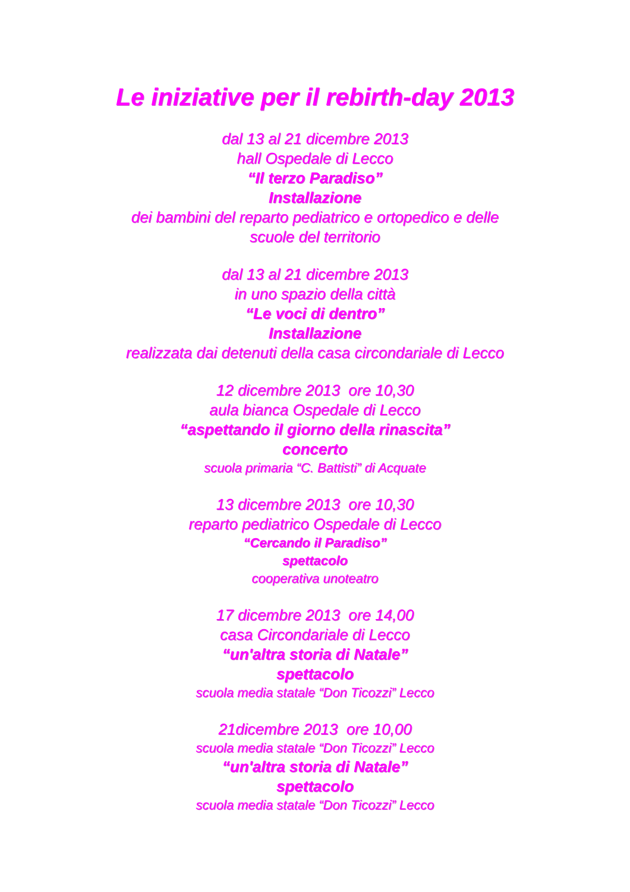Le iniziative per il rebirth-day 2013
dal 13 al 21 dicembre 2013
hall Ospedale di Lecco
“Il terzo Paradiso”
Installazione
dei bambini del reparto pediatrico e ortopedico e delle
scuole del territorio
dal 13 al 21 dicembre 2013
in uno spazio della città
“Le voci di dentro”
Installazione
realizzata dai detenuti della casa circondariale di Lecco
12 dicembre 2013 ore 10,30
aula bianca Ospedale di Lecco
“aspettando il giorno della rinascita”
concerto
scuola primaria “C. Battisti” di Acquate
13 dicembre 2013 ore 10,30
reparto pediatrico Ospedale di Lecco
“Cercando il Paradiso”
spettacolo
cooperativa unoteatro
17 dicembre 2013 ore 14,00
casa Circondariale di Lecco
“un'altra storia di Natale”
spettacolo
scuola media statale “Don Ticozzi” Lecco
21dicembre 2013 ore 10,00
scuola media statale “Don Ticozzi” Lecco
“un'altra storia di Natale”
spettacolo
scuola media statale “Don Ticozzi” Lecco